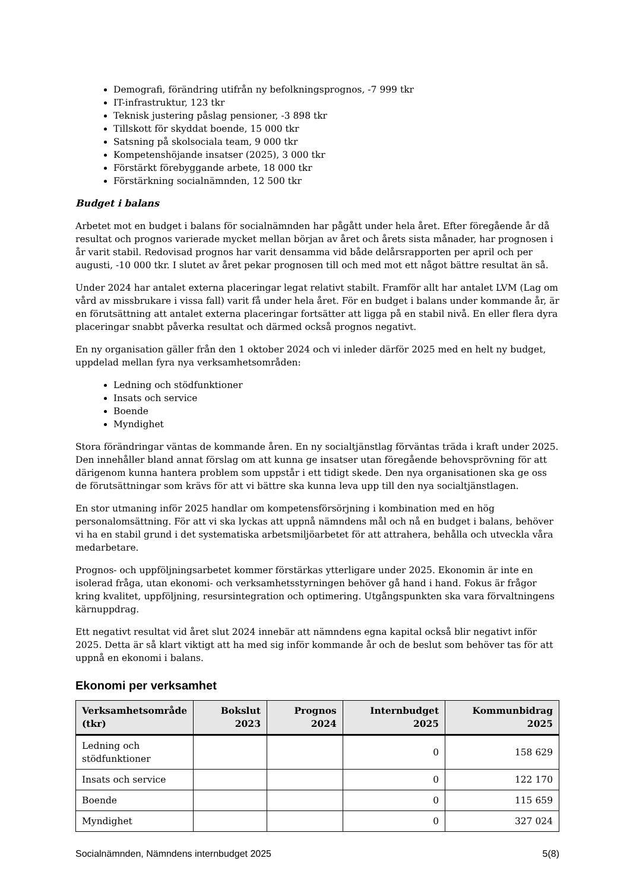Demografi, förändring utifrån ny befolkningsprognos, -7 999 tkr
IT-infrastruktur, 123 tkr
Teknisk justering påslag pensioner, -3 898 tkr
Tillskott för skyddat boende, 15 000 tkr
Satsning på skolsociala team, 9 000 tkr
Kompetenshöjande insatser (2025), 3 000 tkr
Förstärkt förebyggande arbete, 18 000 tkr
Förstärkning socialnämnden, 12 500 tkr
Budget i balans
Arbetet mot en budget i balans för socialnämnden har pågått under hela året. Efter föregående år då resultat och prognos varierade mycket mellan början av året och årets sista månader, har prognosen i år varit stabil. Redovisad prognos har varit densamma vid både delårsrapporten per april och per augusti, -10 000 tkr. I slutet av året pekar prognosen till och med mot ett något bättre resultat än så.
Under 2024 har antalet externa placeringar legat relativt stabilt. Framför allt har antalet LVM (Lag om vård av missbrukare i vissa fall) varit få under hela året. För en budget i balans under kommande år, är en förutsättning att antalet externa placeringar fortsätter att ligga på en stabil nivå. En eller flera dyra placeringar snabbt påverka resultat och därmed också prognos negativt.
En ny organisation gäller från den 1 oktober 2024 och vi inleder därför 2025 med en helt ny budget, uppdelad mellan fyra nya verksamhetsområden:
Ledning och stödfunktioner
Insats och service
Boende
Myndighet
Stora förändringar väntas de kommande åren. En ny socialtjänstlag förväntas träda i kraft under 2025. Den innehåller bland annat förslag om att kunna ge insatser utan föregående behovsprövning för att därigenom kunna hantera problem som uppstår i ett tidigt skede. Den nya organisationen ska ge oss de förutsättningar som krävs för att vi bättre ska kunna leva upp till den nya socialtjänstlagen.
En stor utmaning inför 2025 handlar om kompetensförsörjning i kombination med en hög personalomsättning. För att vi ska lyckas att uppnå nämndens mål och nå en budget i balans, behöver vi ha en stabil grund i det systematiska arbetsmiljöarbetet för att attrahera, behålla och utveckla våra medarbetare.
Prognos- och uppföljningsarbetet kommer förstärkas ytterligare under 2025. Ekonomin är inte en isolerad fråga, utan ekonomi- och verksamhetsstyrningen behöver gå hand i hand. Fokus är frågor kring kvalitet, uppföljning, resursintegration och optimering. Utgångspunkten ska vara förvaltningens kärnuppdrag.
Ett negativt resultat vid året slut 2024 innebär att nämndens egna kapital också blir negativt inför 2025. Detta är så klart viktigt att ha med sig inför kommande år och de beslut som behöver tas för att uppnå en ekonomi i balans.
Ekonomi per verksamhet
| Verksamhetsområde (tkr) | Bokslut 2023 | Prognos 2024 | Internbudget 2025 | Kommunbidrag 2025 |
| --- | --- | --- | --- | --- |
| Ledning och stödfunktioner | | | 0 | 158 629 |
| Insats och service | | | 0 | 122 170 |
| Boende | | | 0 | 115 659 |
| Myndighet | | | 0 | 327 024 |
Socialnämnden, Nämndens internbudget 2025 5(8)